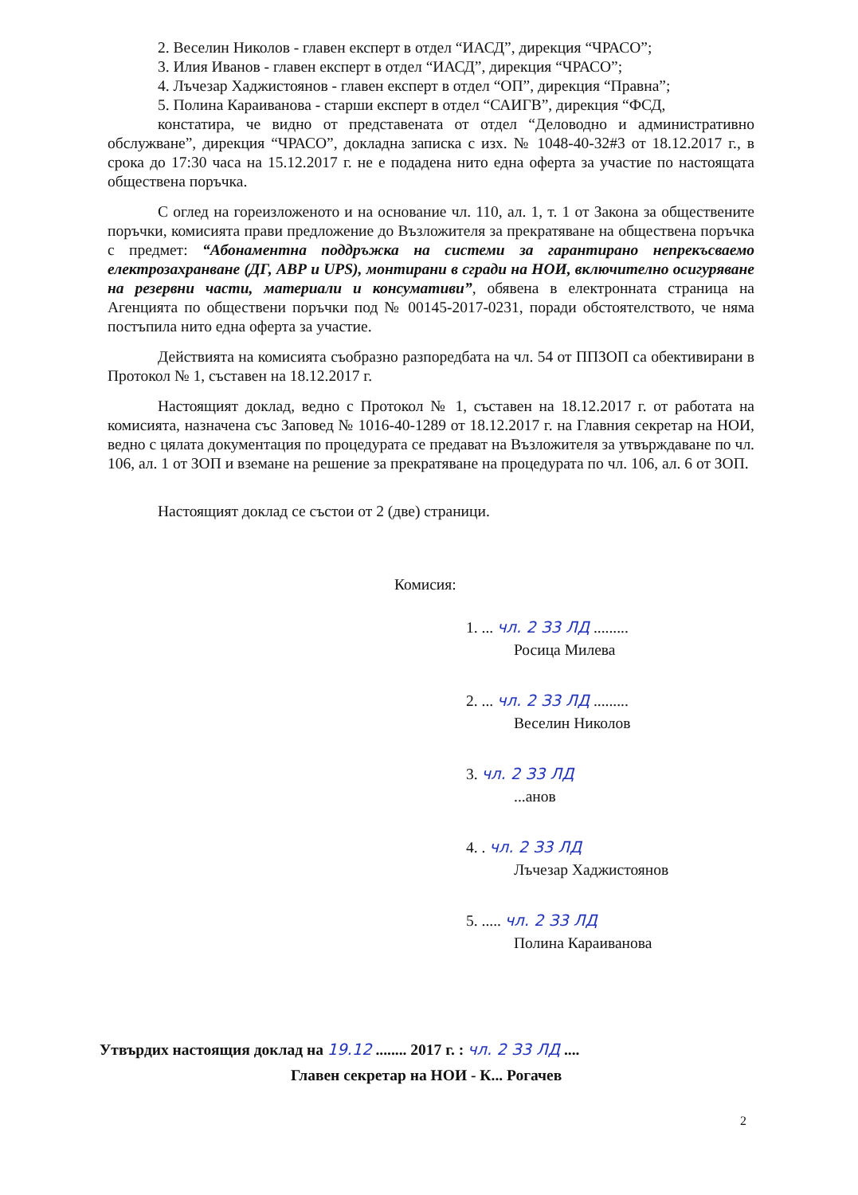2. Веселин Николов - главен експерт в отдел “ИАСД”, дирекция “ЧРАСО”;
3. Илия Иванов - главен експерт в отдел “ИАСД”, дирекция “ЧРАСО”;
4. Лъчезар Хаджистоянов - главен експерт в отдел “ОП”, дирекция “Правна”;
5. Полина Караиванова - старши експерт в отдел “САИГВ”, дирекция “ФСД,
констатира, че видно от представената от отдел “Деловодно и административно обслужване”, дирекция “ЧРАСО”, докладна записка с изх. № 1048-40-32#3 от 18.12.2017 г., в срока до 17:30 часа на 15.12.2017 г. не е подадена нито една оферта за участие по настоящата обществена поръчка.
С оглед на гореизложеното и на основание чл. 110, ал. 1, т. 1 от Закона за обществените поръчки, комисията прави предложение до Възложителя за прекратяване на обществена поръчка с предмет: “Абонаментна поддръжка на системи за гарантирано непрекъсваемо електрозахранване (ДГ, АВР и UPS), монтирани в сгради на НОИ, включително осигуряване на резервни части, материали и консумативи”, обявена в електронната страница на Агенцията по обществени поръчки под № 00145-2017-0231, поради обстоятелството, че няма постъпила нито една оферта за участие.
Действията на комисията съобразно разпоредбата на чл. 54 от ППЗОП са обективирани в Протокол № 1, съставен на 18.12.2017 г.
Настоящият доклад, ведно с Протокол № 1, съставен на 18.12.2017 г. от работата на комисията, назначена със Заповед № 1016-40-1289 от 18.12.2017 г. на Главния секретар на НОИ, ведно с цялата документация по процедурата се предават на Възложителя за утвърждаване по чл. 106, ал. 1 от ЗОП и вземане на решение за прекратяване на процедурата по чл. 106, ал. 6 от ЗОП.
Настоящият доклад се състои от 2 (две) страници.
Комисия:
1. ... чл. 2 З3 ЛД .........
Росица Милева
2. ... чл. 2 З3 ЛД .........
Веселин Николов
3. чл. 2 З3 ЛД
...анов
4. . чл. 2 З3 ЛД
Лъчезар Хаджистоянов
5. ..... чл. 2 З3 ЛД
Полина Караиванова
Утвърдих настоящия доклад на 19.12 ........ 2017 г. : чл. 2 З3 ЛД ....
Главен секретар на НОИ - К... Рогачев
2